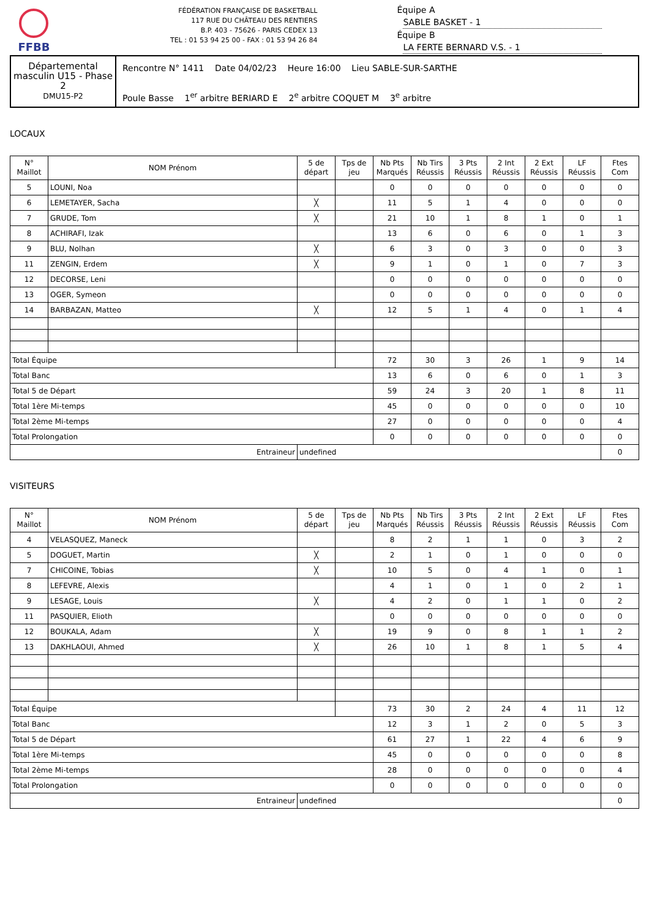FFBB
FÉDÉRATION FRANÇAISE DE BASKETBALL
117 RUE DU CHÂTEAU DES RENTIERS
B.P. 403 - 75626 - PARIS CEDEX 13
TEL : 01 53 94 25 00 - FAX : 01 53 94 26 84
Équipe A SABLE BASKET - 1
Équipe B LA FERTE BERNARD V.S. - 1
Départemental masculin U15 - Phase 2
DMU15-P2
Rencontre N° 1411 Date 04/02/23 Heure 16:00 Lieu SABLE-SUR-SARTHE
Poule Basse 1<sup>er</sup> arbitre BERIARD E 2<sup>e</sup> arbitre COQUET M 3<sup>e</sup> arbitre
LOCAUX
| N° Maillot | NOM Prénom | 5 de départ | Tps de jeu | Nb Pts Marqués | Nb Tirs Réussis | 3 Pts Réussis | 2 Int Réussis | 2 Ext Réussis | LF Réussis | Ftes Com |
| --- | --- | --- | --- | --- | --- | --- | --- | --- | --- | --- |
| 5 | LOUNI, Noa | | | 0 | 0 | 0 | 0 | 0 | 0 | 0 |
| 6 | LEMETAYER, Sacha | ╳ | | 11 | 5 | 1 | 4 | 0 | 0 | 0 |
| 7 | GRUDE, Tom | ╳ | | 21 | 10 | 1 | 8 | 1 | 0 | 1 |
| 8 | ACHIRAFI, Izak | | | 13 | 6 | 0 | 6 | 0 | 1 | 3 |
| 9 | BLU, Nolhan | ╳ | | 6 | 3 | 0 | 3 | 0 | 0 | 3 |
| 11 | ZENGIN, Erdem | ╳ | | 9 | 1 | 0 | 1 | 0 | 7 | 3 |
| 12 | DECORSE, Leni | | | 0 | 0 | 0 | 0 | 0 | 0 | 0 |
| 13 | OGER, Symeon | | | 0 | 0 | 0 | 0 | 0 | 0 | 0 |
| 14 | BARBAZAN, Matteo | ╳ | | 12 | 5 | 1 | 4 | 0 | 1 | 4 |
| Total Équipe | | | | 72 | 30 | 3 | 26 | 1 | 9 | 14 |
| Total Banc | | | | 13 | 6 | 0 | 6 | 0 | 1 | 3 |
| Total 5 de Départ | | | | 59 | 24 | 3 | 20 | 1 | 8 | 11 |
| Total 1ère Mi-temps | | | | 45 | 0 | 0 | 0 | 0 | 0 | 10 |
| Total 2ème Mi-temps | | | | 27 | 0 | 0 | 0 | 0 | 0 | 4 |
| Total Prolongation | | | | 0 | 0 | 0 | 0 | 0 | 0 | 0 |
| Entraineur | | undefined | | | | | | | | 0 |
VISITEURS
| N° Maillot | NOM Prénom | 5 de départ | Tps de jeu | Nb Pts Marqués | Nb Tirs Réussis | 3 Pts Réussis | 2 Int Réussis | 2 Ext Réussis | LF Réussis | Ftes Com |
| --- | --- | --- | --- | --- | --- | --- | --- | --- | --- | --- |
| 4 | VELASQUEZ, Maneck | | | 8 | 2 | 1 | 1 | 0 | 3 | 2 |
| 5 | DOGUET, Martin | ╳ | | 2 | 1 | 0 | 1 | 0 | 0 | 0 |
| 7 | CHICOINE, Tobias | ╳ | | 10 | 5 | 0 | 4 | 1 | 0 | 1 |
| 8 | LEFEVRE, Alexis | | | 4 | 1 | 0 | 1 | 0 | 2 | 1 |
| 9 | LESAGE, Louis | ╳ | | 4 | 2 | 0 | 1 | 1 | 0 | 2 |
| 11 | PASQUIER, Elioth | | | 0 | 0 | 0 | 0 | 0 | 0 | 0 |
| 12 | BOUKALA, Adam | ╳ | | 19 | 9 | 0 | 8 | 1 | 1 | 2 |
| 13 | DAKHLAOUI, Ahmed | ╳ | | 26 | 10 | 1 | 8 | 1 | 5 | 4 |
| Total Équipe | | | | 73 | 30 | 2 | 24 | 4 | 11 | 12 |
| Total Banc | | | | 12 | 3 | 1 | 2 | 0 | 5 | 3 |
| Total 5 de Départ | | | | 61 | 27 | 1 | 22 | 4 | 6 | 9 |
| Total 1ère Mi-temps | | | | 45 | 0 | 0 | 0 | 0 | 0 | 8 |
| Total 2ème Mi-temps | | | | 28 | 0 | 0 | 0 | 0 | 0 | 4 |
| Total Prolongation | | | | 0 | 0 | 0 | 0 | 0 | 0 | 0 |
| Entraineur | | undefined | | | | | | | | 0 |